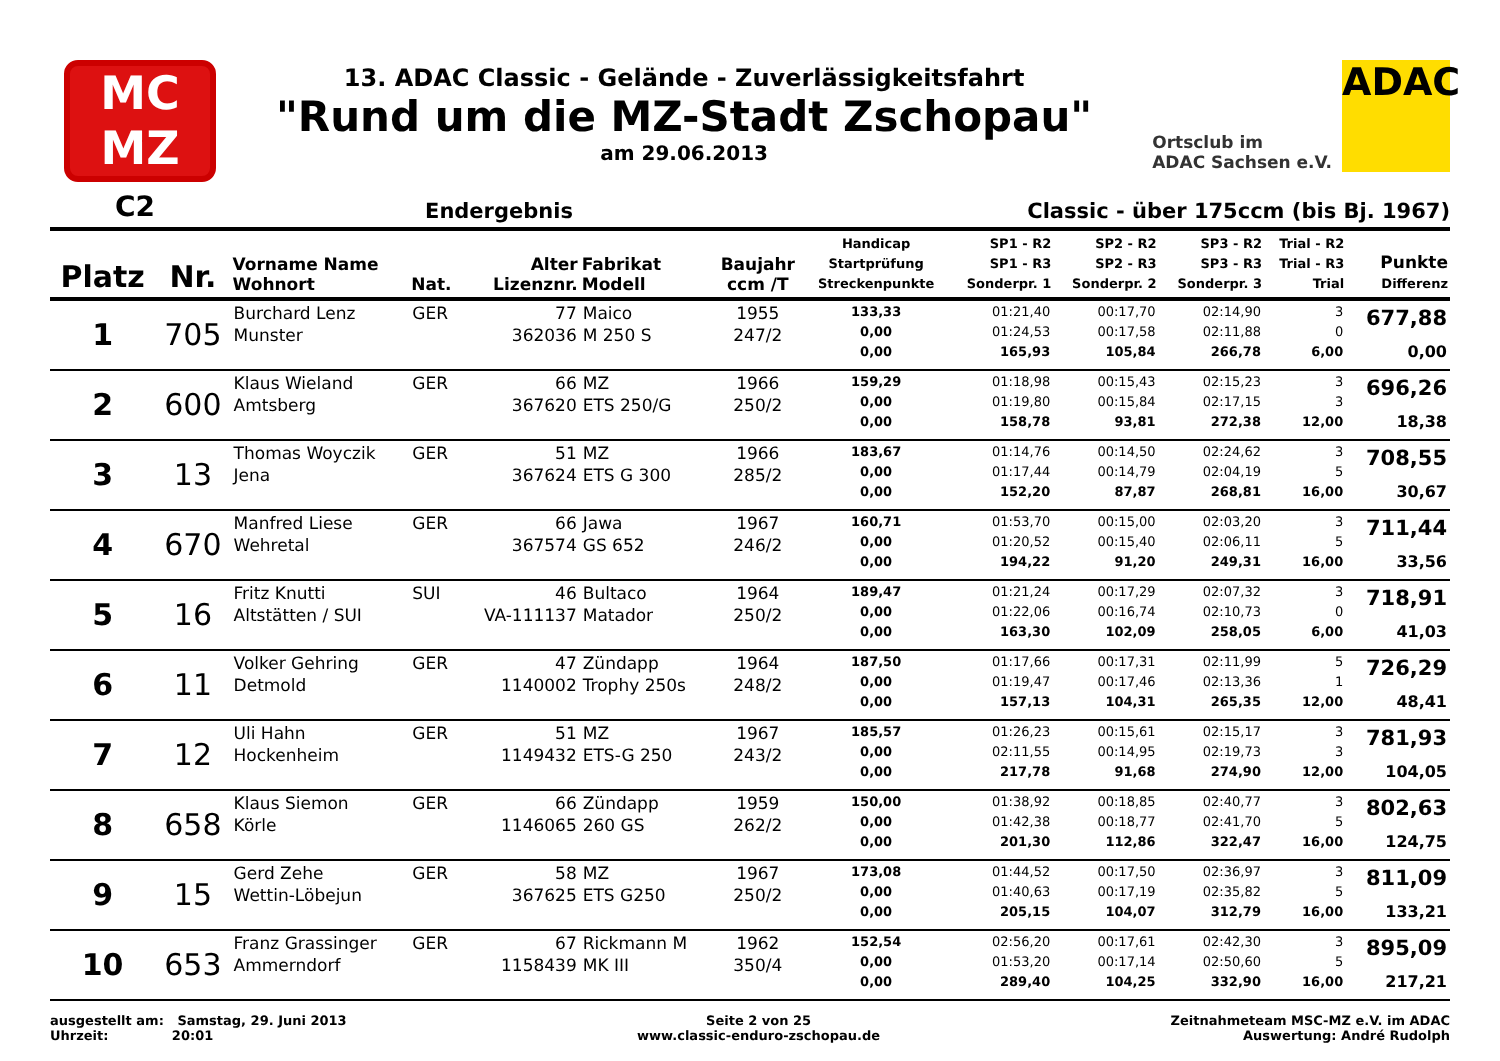MC
MZ
13. ADAC Classic - Gelände - Zuverlässigkeitsfahrt
"Rund um die MZ-Stadt Zschopau"
am 29.06.2013
Ortsclub im
ADAC Sachsen e.V.
ADAC
C2 Endergebnis Classic - über 175ccm (bis Bj. 1967)
| Platz | Nr. | Vorname Name Wohnort | Nat. | Alter Lizenznr. | Fabrikat Modell | Baujahr ccm /T | Handicap Startprüfung Streckenpunkte | SP1 - R2 SP1 - R3 Sonderpr. 1 | SP2 - R2 SP2 - R3 Sonderpr. 2 | SP3 - R2 SP3 - R3 Sonderpr. 3 | Trial - R2 Trial - R3 Trial | Punkte Differenz |
| --- | --- | --- | --- | --- | --- | --- | --- | --- | --- | --- | --- | --- |
| 1 | 705 | Burchard Lenz Munster | GER | 77 362036 | Maico M 250 S | 1955 247/2 | 133,33 0,00 0,00 | 01:21,40 01:24,53 165,93 | 00:17,70 00:17,58 105,84 | 02:14,90 02:11,88 266,78 | 3 0 6,00 | 677,88 0,00 |
| 2 | 600 | Klaus Wieland Amtsberg | GER | 66 367620 | MZ ETS 250/G | 1966 250/2 | 159,29 0,00 0,00 | 01:18,98 01:19,80 158,78 | 00:15,43 00:15,84 93,81 | 02:15,23 02:17,15 272,38 | 3 3 12,00 | 696,26 18,38 |
| 3 | 13 | Thomas Woyczik Jena | GER | 51 367624 | MZ ETS G 300 | 1966 285/2 | 183,67 0,00 0,00 | 01:14,76 01:17,44 152,20 | 00:14,50 00:14,79 87,87 | 02:24,62 02:04,19 268,81 | 3 5 16,00 | 708,55 30,67 |
| 4 | 670 | Manfred Liese Wehretal | GER | 66 367574 | Jawa GS 652 | 1967 246/2 | 160,71 0,00 0,00 | 01:53,70 01:20,52 194,22 | 00:15,00 00:15,40 91,20 | 02:03,20 02:06,11 249,31 | 3 5 16,00 | 711,44 33,56 |
| 5 | 16 | Fritz Knutti Altstätten / SUI | SUI | 46 VA-111137 | Bultaco Matador | 1964 250/2 | 189,47 0,00 0,00 | 01:21,24 01:22,06 163,30 | 00:17,29 00:16,74 102,09 | 02:07,32 02:10,73 258,05 | 3 0 6,00 | 718,91 41,03 |
| 6 | 11 | Volker Gehring Detmold | GER | 47 1140002 | Zündapp Trophy 250s | 1964 248/2 | 187,50 0,00 0,00 | 01:17,66 01:19,47 157,13 | 00:17,31 00:17,46 104,31 | 02:11,99 02:13,36 265,35 | 5 1 12,00 | 726,29 48,41 |
| 7 | 12 | Uli Hahn Hockenheim | GER | 51 1149432 | MZ ETS-G 250 | 1967 243/2 | 185,57 0,00 0,00 | 01:26,23 02:11,55 217,78 | 00:15,61 00:14,95 91,68 | 02:15,17 02:19,73 274,90 | 3 3 12,00 | 781,93 104,05 |
| 8 | 658 | Klaus Siemon Körle | GER | 66 1146065 | Zündapp 260 GS | 1959 262/2 | 150,00 0,00 0,00 | 01:38,92 01:42,38 201,30 | 00:18,85 00:18,77 112,86 | 02:40,77 02:41,70 322,47 | 3 5 16,00 | 802,63 124,75 |
| 9 | 15 | Gerd Zehe Wettin-Löbejun | GER | 58 367625 | MZ ETS G250 | 1967 250/2 | 173,08 0,00 0,00 | 01:44,52 01:40,63 205,15 | 00:17,50 00:17,19 104,07 | 02:36,97 02:35,82 312,79 | 3 5 16,00 | 811,09 133,21 |
| 10 | 653 | Franz Grassinger Ammerndorf | GER | 67 1158439 | Rickmann M MK III | 1962 350/4 | 152,54 0,00 0,00 | 02:56,20 01:53,20 289,40 | 00:17,61 00:17,14 104,25 | 02:42,30 02:50,60 332,90 | 3 5 16,00 | 895,09 217,21 |
ausgestellt am: Samstag, 29. Juni 2013
Uhrzeit: 20:01
Seite 2 von 25
www.classic-enduro-zschopau.de
Zeitnahmeteam MSC-MZ e.V. im ADAC
Auswertung: André Rudolph